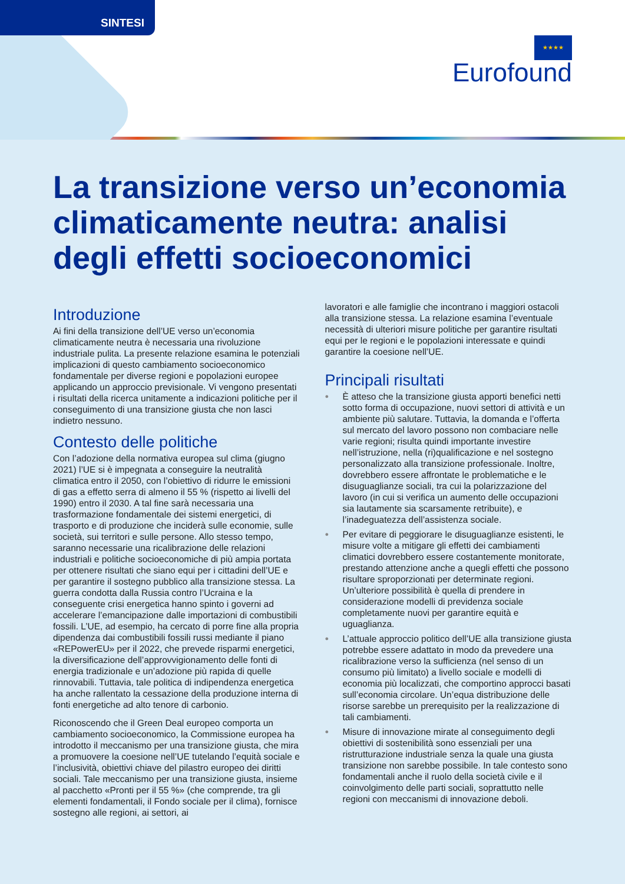SINTESI
★★★★
Eurofound
La transizione verso un’economia climaticamente neutra: analisi degli effetti socioeconomici
Introduzione
Ai fini della transizione dell’UE verso un’economia climaticamente neutra è necessaria una rivoluzione industriale pulita. La presente relazione esamina le potenziali implicazioni di questo cambiamento socioeconomico fondamentale per diverse regioni e popolazioni europee applicando un approccio previsionale. Vi vengono presentati i risultati della ricerca unitamente a indicazioni politiche per il conseguimento di una transizione giusta che non lasci indietro nessuno.
Contesto delle politiche
Con l’adozione della normativa europea sul clima (giugno 2021) l’UE si è impegnata a conseguire la neutralità climatica entro il 2050, con l’obiettivo di ridurre le emissioni di gas a effetto serra di almeno il 55 % (rispetto ai livelli del 1990) entro il 2030. A tal fine sarà necessaria una trasformazione fondamentale dei sistemi energetici, di trasporto e di produzione che inciderà sulle economie, sulle società, sui territori e sulle persone. Allo stesso tempo, saranno necessarie una ricalibrazione delle relazioni industriali e politiche socioeconomiche di più ampia portata per ottenere risultati che siano equi per i cittadini dell’UE e per garantire il sostegno pubblico alla transizione stessa. La guerra condotta dalla Russia contro l’Ucraina e la conseguente crisi energetica hanno spinto i governi ad accelerare l’emancipazione dalle importazioni di combustibili fossili. L’UE, ad esempio, ha cercato di porre fine alla propria dipendenza dai combustibili fossili russi mediante il piano «REPowerEU» per il 2022, che prevede risparmi energetici, la diversificazione dell’approvvigionamento delle fonti di energia tradizionale e un’adozione più rapida di quelle rinnovabili. Tuttavia, tale politica di indipendenza energetica ha anche rallentato la cessazione della produzione interna di fonti energetiche ad alto tenore di carbonio.
Riconoscendo che il Green Deal europeo comporta un cambiamento socioeconomico, la Commissione europea ha introdotto il meccanismo per una transizione giusta, che mira a promuovere la coesione nell’UE tutelando l’equità sociale e l’inclusività, obiettivi chiave del pilastro europeo dei diritti sociali. Tale meccanismo per una transizione giusta, insieme al pacchetto «Pronti per il 55 %» (che comprende, tra gli elementi fondamentali, il Fondo sociale per il clima), fornisce sostegno alle regioni, ai settori, ai
lavoratori e alle famiglie che incontrano i maggiori ostacoli alla transizione stessa. La relazione esamina l’eventuale necessità di ulteriori misure politiche per garantire risultati equi per le regioni e le popolazioni interessate e quindi garantire la coesione nell’UE.
Principali risultati
● È atteso che la transizione giusta apporti benefici netti sotto forma di occupazione, nuovi settori di attività e un ambiente più salutare. Tuttavia, la domanda e l’offerta sul mercato del lavoro possono non combaciare nelle varie regioni; risulta quindi importante investire nell’istruzione, nella (ri)qualificazione e nel sostegno personalizzato alla transizione professionale. Inoltre, dovrebbero essere affrontate le problematiche e le disuguaglianze sociali, tra cui la polarizzazione del lavoro (in cui si verifica un aumento delle occupazioni sia lautamente sia scarsamente retribuite), e l’inadeguatezza dell’assistenza sociale.
● Per evitare di peggiorare le disuguaglianze esistenti, le misure volte a mitigare gli effetti dei cambiamenti climatici dovrebbero essere costantemente monitorate, prestando attenzione anche a quegli effetti che possono risultare sproporzionati per determinate regioni. Un’ulteriore possibilità è quella di prendere in considerazione modelli di previdenza sociale completamente nuovi per garantire equità e uguaglianza.
● L’attuale approccio politico dell’UE alla transizione giusta potrebbe essere adattato in modo da prevedere una ricalibrazione verso la sufficienza (nel senso di un consumo più limitato) a livello sociale e modelli di economia più localizzati, che comportino approcci basati sull’economia circolare. Un’equa distribuzione delle risorse sarebbe un prerequisito per la realizzazione di tali cambiamenti.
● Misure di innovazione mirate al conseguimento degli obiettivi di sostenibilità sono essenziali per una ristrutturazione industriale senza la quale una giusta transizione non sarebbe possibile. In tale contesto sono fondamentali anche il ruolo della società civile e il coinvolgimento delle parti sociali, soprattutto nelle regioni con meccanismi di innovazione deboli.